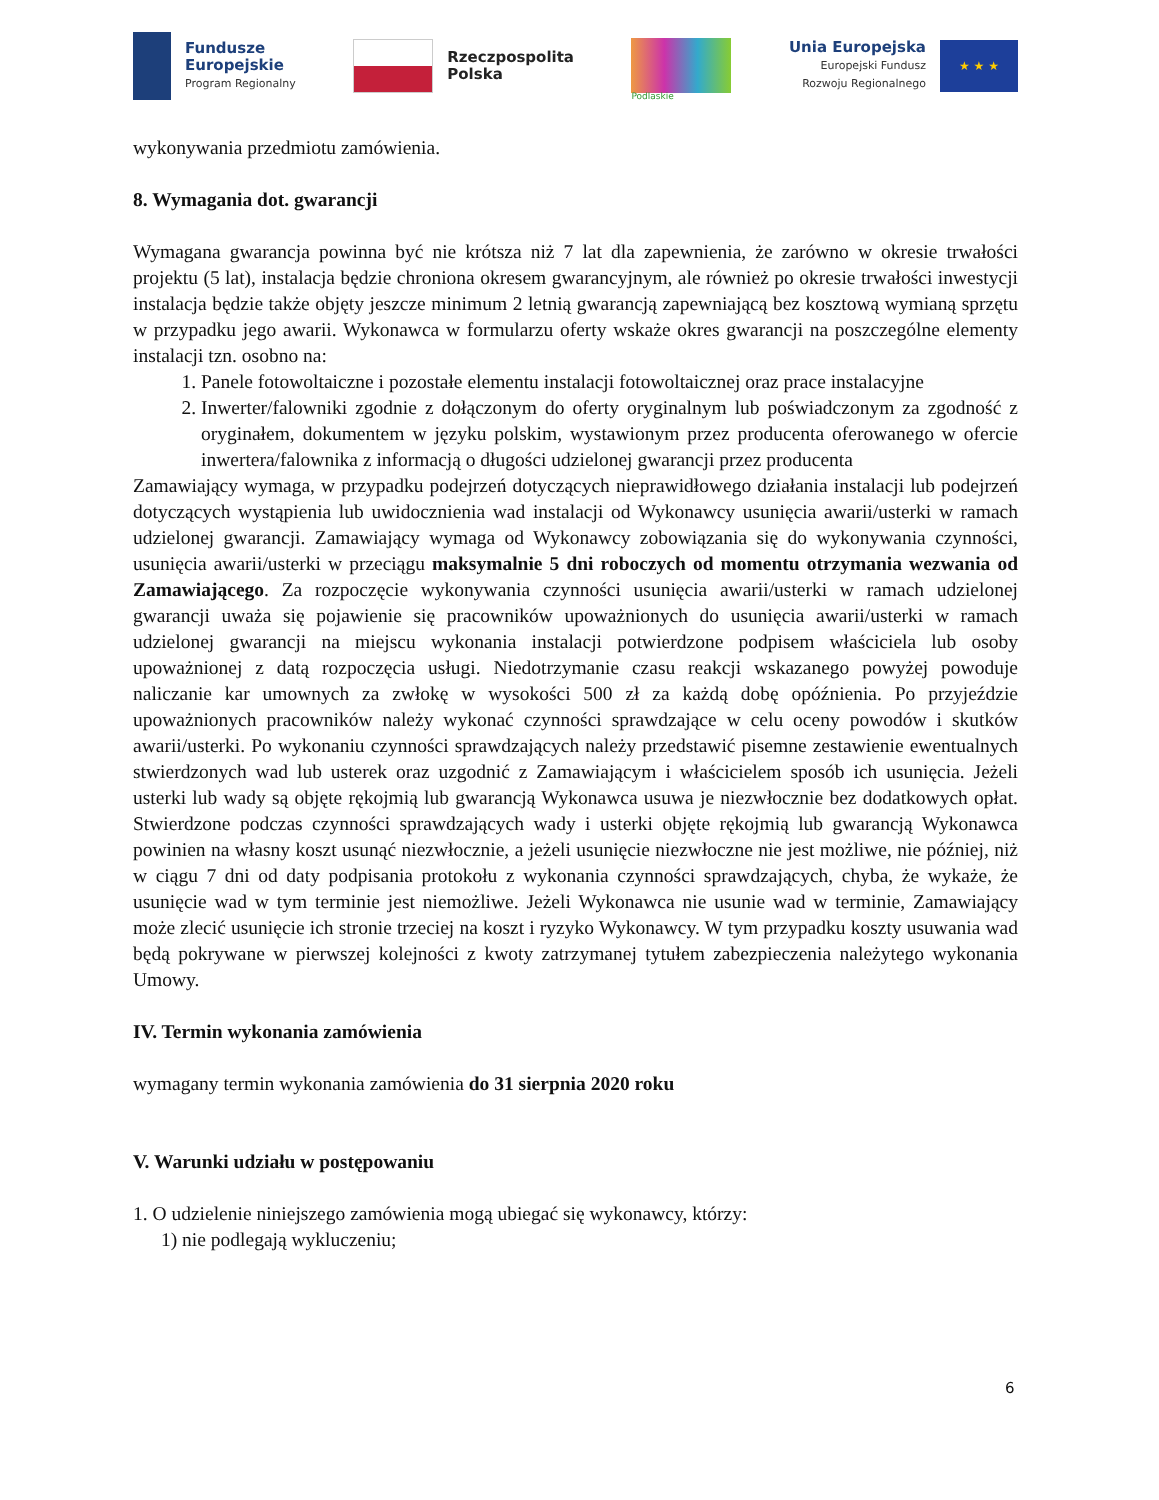Fundusze
Europejskie
Program Regionalny
Rzeczpospolita
Polska
Podlaskie
Unia Europejska
Europejski Fundusz
Rozwoju Regionalnego
★ ★ ★
wykonywania przedmiotu zamówienia.
8. Wymagania dot. gwarancji
Wymagana gwarancja powinna być nie krótsza niż 7 lat dla zapewnienia, że zarówno w okresie trwałości projektu (5 lat), instalacja będzie chroniona okresem gwarancyjnym, ale również po okresie trwałości inwestycji instalacja będzie także objęty jeszcze minimum 2 letnią gwarancją zapewniającą bez kosztową wymianą sprzętu w przypadku jego awarii. Wykonawca w formularzu oferty wskaże okres gwarancji na poszczególne elementy instalacji tzn. osobno na:
1. Panele fotowoltaiczne i pozostałe elementu instalacji fotowoltaicznej oraz prace instalacyjne
2. Inwerter/falowniki zgodnie z dołączonym do oferty oryginalnym lub poświadczonym za zgodność z oryginałem, dokumentem w języku polskim, wystawionym przez producenta oferowanego w ofercie inwertera/falownika z informacją o długości udzielonej gwarancji przez producenta
Zamawiający wymaga, w przypadku podejrzeń dotyczących nieprawidłowego działania instalacji lub podejrzeń dotyczących wystąpienia lub uwidocznienia wad instalacji od Wykonawcy usunięcia awarii/usterki w ramach udzielonej gwarancji. Zamawiający wymaga od Wykonawcy zobowiązania się do wykonywania czynności, usunięcia awarii/usterki w przeciągu maksymalnie 5 dni roboczych od momentu otrzymania wezwania od Zamawiającego. Za rozpoczęcie wykonywania czynności usunięcia awarii/usterki w ramach udzielonej gwarancji uważa się pojawienie się pracowników upoważnionych do usunięcia awarii/usterki w ramach udzielonej gwarancji na miejscu wykonania instalacji potwierdzone podpisem właściciela lub osoby upoważnionej z datą rozpoczęcia usługi. Niedotrzymanie czasu reakcji wskazanego powyżej powoduje naliczanie kar umownych za zwłokę w wysokości 500 zł za każdą dobę opóźnienia. Po przyjeździe upoważnionych pracowników należy wykonać czynności sprawdzające w celu oceny powodów i skutków awarii/usterki. Po wykonaniu czynności sprawdzających należy przedstawić pisemne zestawienie ewentualnych stwierdzonych wad lub usterek oraz uzgodnić z Zamawiającym i właścicielem sposób ich usunięcia. Jeżeli usterki lub wady są objęte rękojmią lub gwarancją Wykonawca usuwa je niezwłocznie bez dodatkowych opłat. Stwierdzone podczas czynności sprawdzających wady i usterki objęte rękojmią lub gwarancją Wykonawca powinien na własny koszt usunąć niezwłocznie, a jeżeli usunięcie niezwłoczne nie jest możliwe, nie później, niż w ciągu 7 dni od daty podpisania protokołu z wykonania czynności sprawdzających, chyba, że wykaże, że usunięcie wad w tym terminie jest niemożliwe. Jeżeli Wykonawca nie usunie wad w terminie, Zamawiający może zlecić usunięcie ich stronie trzeciej na koszt i ryzyko Wykonawcy. W tym przypadku koszty usuwania wad będą pokrywane w pierwszej kolejności z kwoty zatrzymanej tytułem zabezpieczenia należytego wykonania Umowy.
IV. Termin wykonania zamówienia
wymagany termin wykonania zamówienia do 31 sierpnia 2020 roku
V. Warunki udziału w postępowaniu
1. O udzielenie niniejszego zamówienia mogą ubiegać się wykonawcy, którzy:
1) nie podlegają wykluczeniu;
6